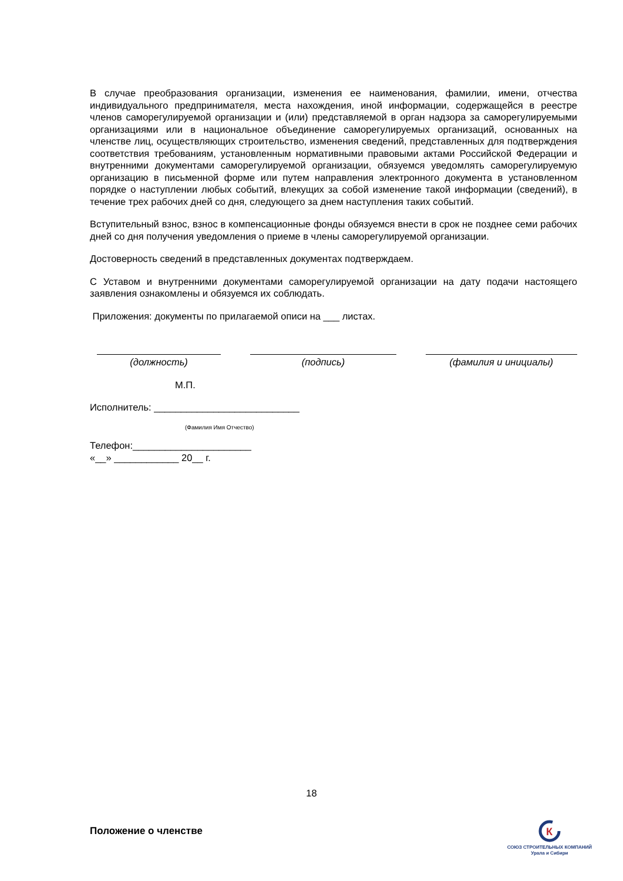В случае преобразования организации, изменения ее наименования, фамилии, имени, отчества индивидуального предпринимателя, места нахождения, иной информации, содержащейся в реестре членов саморегулируемой организации и (или) представляемой в орган надзора за саморегулируемыми организациями или в национальное объединение саморегулируемых организаций, основанных на членстве лиц, осуществляющих строительство, изменения сведений, представленных для подтверждения соответствия требованиям, установленным нормативными правовыми актами Российской Федерации и внутренними документами саморегулируемой организации, обязуемся уведомлять саморегулируемую организацию в письменной форме или путем направления электронного документа в установленном порядке о наступлении любых событий, влекущих за собой изменение такой информации (сведений), в течение трех рабочих дней со дня, следующего за днем наступления таких событий.
Вступительный взнос, взнос в компенсационные фонды обязуемся внести в срок не позднее семи рабочих дней со дня получения уведомления о приеме в члены саморегулируемой организации.
Достоверность сведений в представленных документах подтверждаем.
С Уставом и внутренними документами саморегулируемой организации на дату подачи настоящего заявления ознакомлены и обязуемся их соблюдать.
Приложения: документы по прилагаемой описи на ___ листах.
(должность) (подпись) (фамилия и инициалы)
М.П.
Исполнитель: ___________________________
(Фамилия Имя Отчество)
Телефон:______________________
«__» ____________ 20__ г.
18
Положение о членстве
К
СОЮЗ СТРОИТЕЛЬНЫХ КОМПАНИЙ
Урала и Сибири